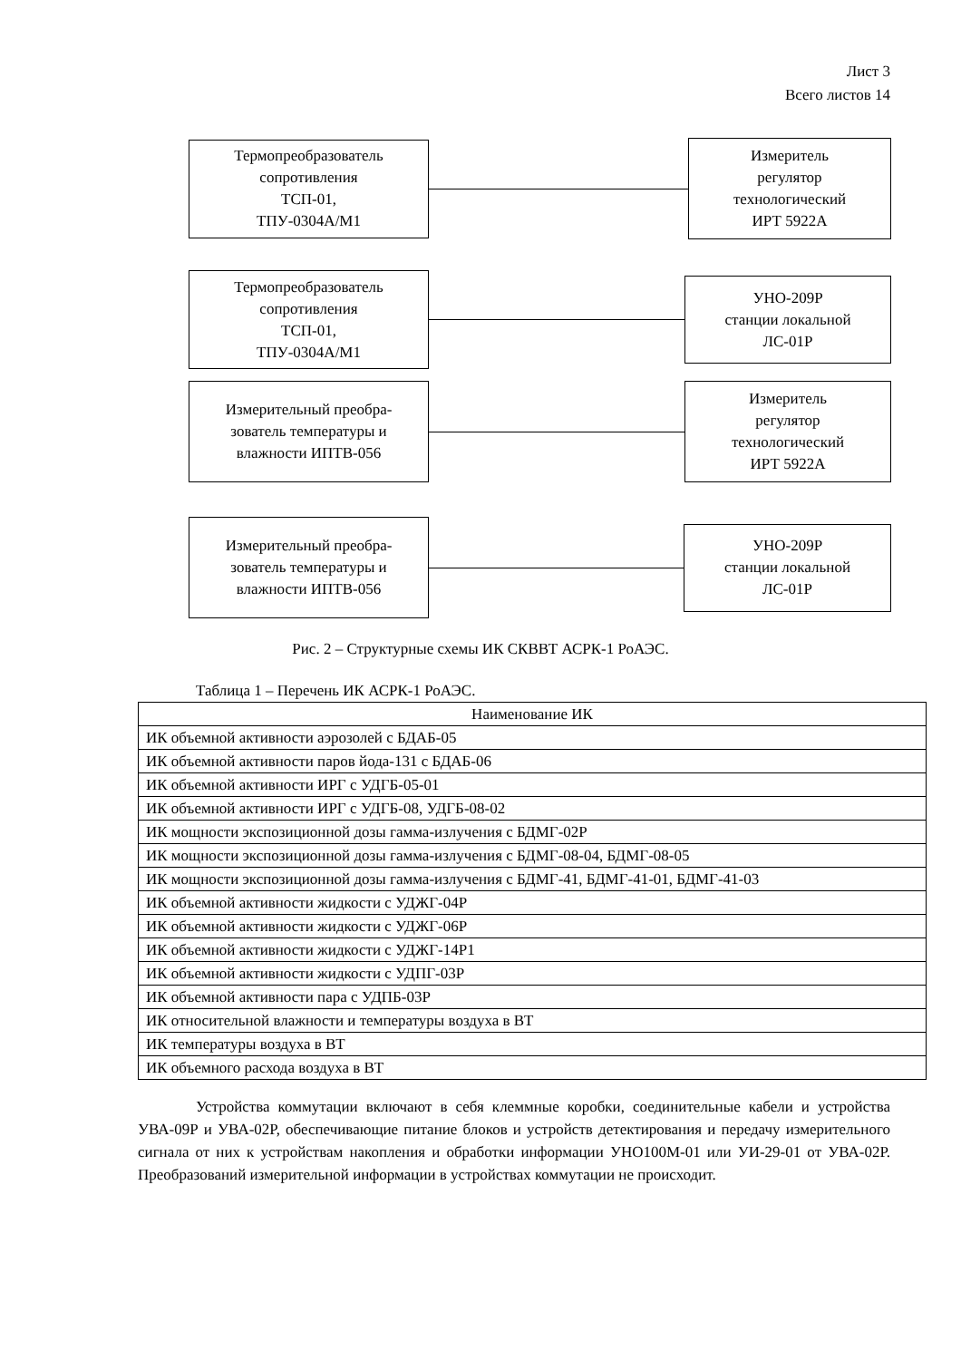Лист 3
Всего листов 14
Термопреобразователь
сопротивления
ТСП-01,
ТПУ-0304А/М1
Измеритель
регулятор
технологический
ИРТ 5922А
Термопреобразователь
сопротивления
ТСП-01,
ТПУ-0304А/М1
УНО-209Р
станции локальной
ЛС-01Р
Измерительный преобра-
зователь температуры и
влажности ИПТВ-056
Измеритель
регулятор
технологический
ИРТ 5922А
Измерительный преобра-
зователь температуры и
влажности ИПТВ-056
УНО-209Р
станции локальной
ЛС-01Р
Рис. 2 – Структурные схемы ИК СКВВТ АСРК-1 РоАЭС.
Таблица 1 – Перечень ИК АСРК-1 РоАЭС.
| Наименование ИК |
| --- |
| ИК объемной активности аэрозолей с БДАБ-05 |
| ИК объемной активности паров йода-131 с БДАБ-06 |
| ИК объемной активности ИРГ с УДГБ-05-01 |
| ИК объемной активности ИРГ с УДГБ-08, УДГБ-08-02 |
| ИК мощности экспозиционной дозы гамма-излучения с БДМГ-02Р |
| ИК мощности экспозиционной дозы гамма-излучения с БДМГ-08-04, БДМГ-08-05 |
| ИК мощности экспозиционной дозы гамма-излучения с БДМГ-41, БДМГ-41-01, БДМГ-41-03 |
| ИК объемной активности жидкости с УДЖГ-04Р |
| ИК объемной активности жидкости с УДЖГ-06Р |
| ИК объемной активности жидкости с УДЖГ-14Р1 |
| ИК объемной активности жидкости с УДПГ-03Р |
| ИК объемной активности пара с УДПБ-03Р |
| ИК относительной влажности и температуры воздуха в ВТ |
| ИК температуры воздуха в ВТ |
| ИК объемного расхода воздуха в ВТ |
Устройства коммутации включают в себя клеммные коробки, соединительные кабели и устройства УВА-09Р и УВА-02Р, обеспечивающие питание блоков и устройств детектирования и передачу измерительного сигнала от них к устройствам накопления и обработки информации УНО100М-01 или УИ-29-01 от УВА-02Р. Преобразований измерительной информации в устройствах коммутации не происходит.